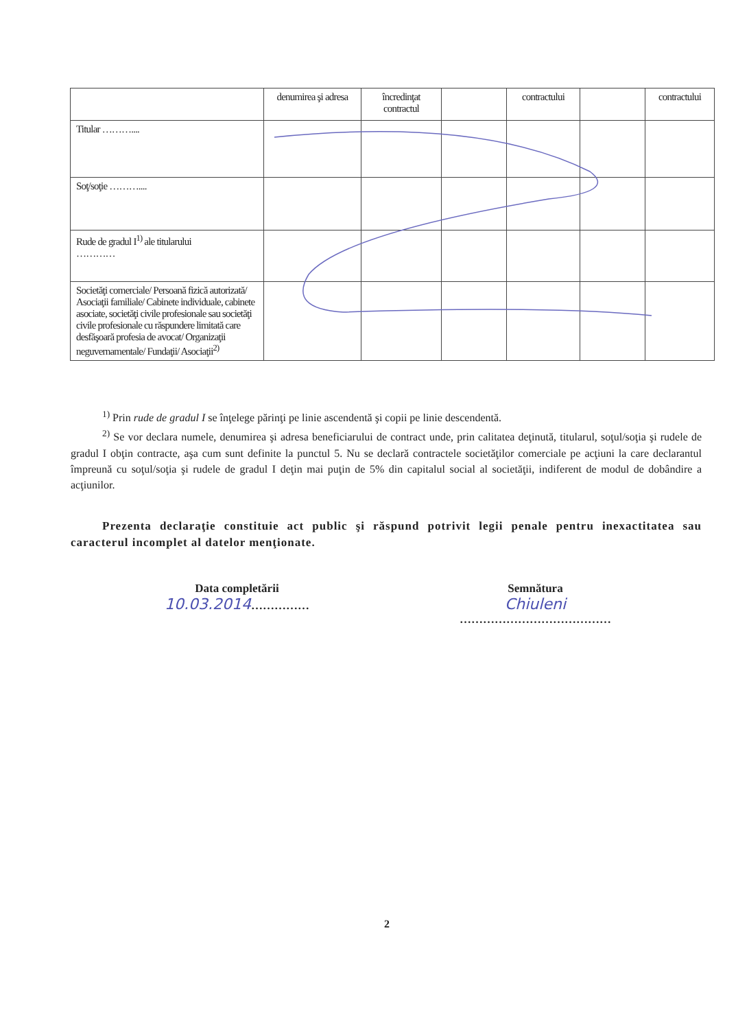| | denumirea şi adresa | încredinţat contractul | | contractului | | contractului |
| Titular ……….... | | | | | | |
| Soţ/soţie ……….... | | | | | | |
| Rude de gradul I<sup>1)</sup> ale titularului ………… | | | | | | |
| Societăţi comerciale/ Persoană fizică autorizată/ Asociaţii familiale/ Cabinete individuale, cabinete asociate, societăţi civile profesionale sau societăţi civile profesionale cu răspundere limitată care desfăşoară profesia de avocat/ Organizaţii neguvernamentale/ Fundaţii/ Asociaţii<sup>2)</sup> | | | | | | |
<sup>1)</sup> Prin rude de gradul I se înţelege părinţi pe linie ascendentă şi copii pe linie descendentă.
<sup>2)</sup> Se vor declara numele, denumirea şi adresa beneficiarului de contract unde, prin calitatea deţinută, titularul, soţul/soţia şi rudele de gradul I obţin contracte, aşa cum sunt definite la punctul 5. Nu se declară contractele societăţilor comerciale pe acţiuni la care declarantul împreună cu soţul/soţia şi rudele de gradul I deţin mai puţin de 5% din capitalul social al societăţii, indiferent de modul de dobândire a acţiunilor.
Prezenta declaraţie constituie act public şi răspund potrivit legii penale pentru inexactitatea sau caracterul incomplet al datelor menţionate.
Data completării
10.03.2014……………
Semnătura
Chiuleni
…………………………………
2